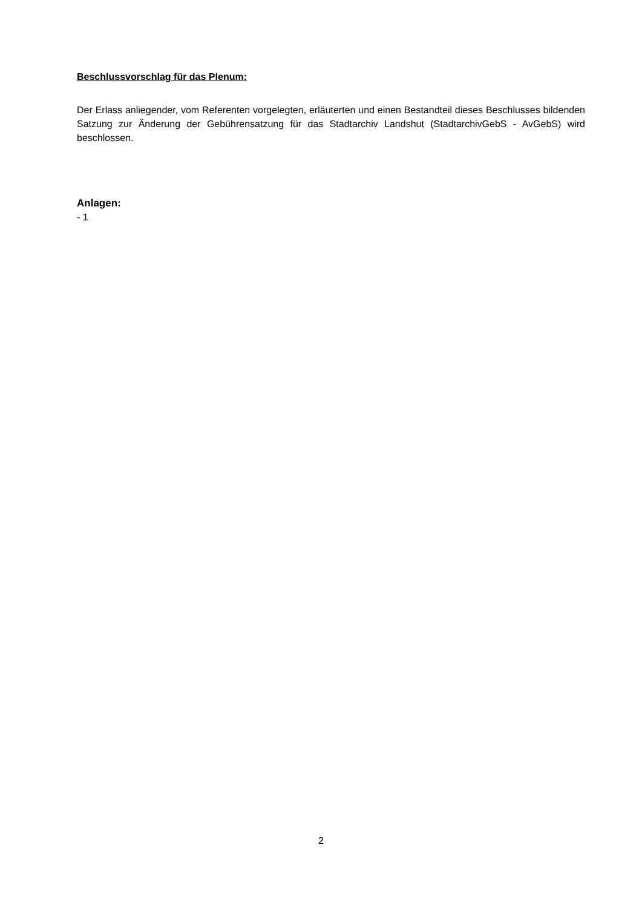Beschlussvorschlag für das Plenum:
Der Erlass anliegender, vom Referenten vorgelegten, erläuterten und einen Bestandteil dieses Beschlusses bildenden Satzung zur Änderung der Gebührensatzung für das Stadtarchiv Landshut (StadtarchivGebS - AvGebS) wird beschlossen.
Anlagen:
- 1
2